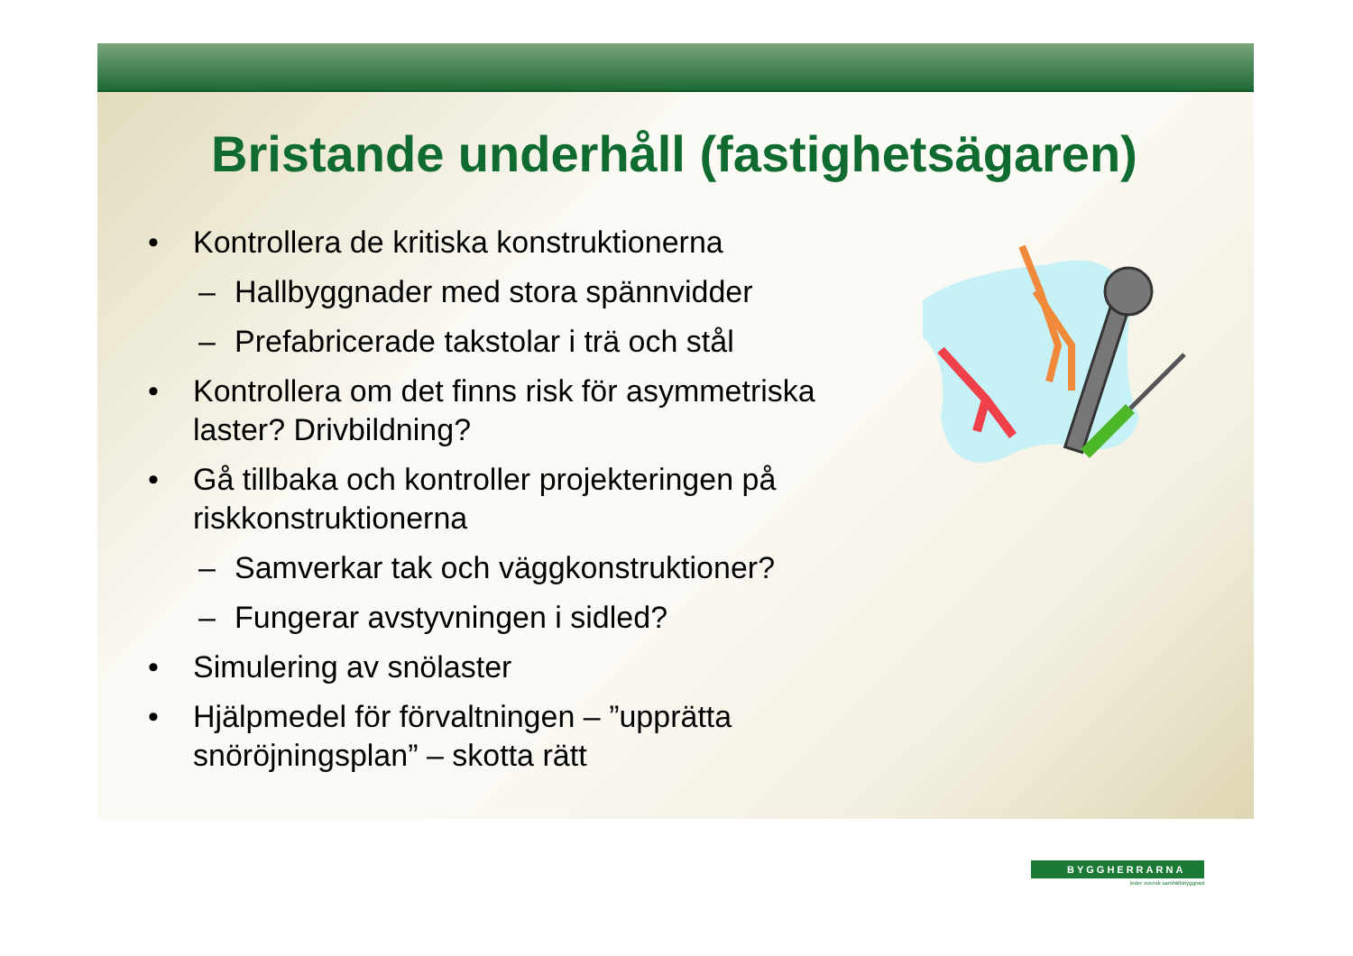Bristande underhåll (fastighetsägaren)
• Kontrollera de kritiska konstruktionerna
– Hallbyggnader med stora spännvidder
– Prefabricerade takstolar i trä och stål
• Kontrollera om det finns risk för asymmetriska laster? Drivbildning?
• Gå tillbaka och kontroller projekteringen på riskkonstruktionerna
– Samverkar tak och väggkonstruktioner?
– Fungerar avstyvningen i sidled?
• Simulering av snölaster
• Hjälpmedel för förvaltningen – ”upprätta snöröjningsplan” – skotta rätt
BYGGHERRARNA
leder svensk samhällsbyggnad